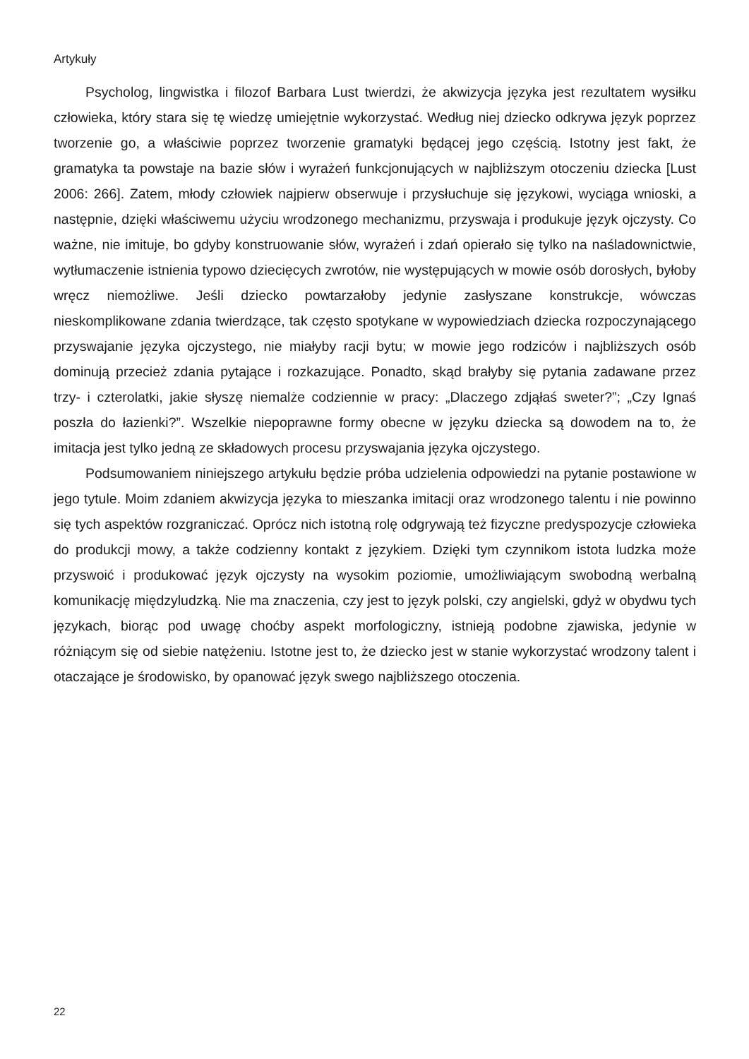Artykuły
Psycholog, lingwistka i filozof Barbara Lust twierdzi, że akwizycja języka jest rezultatem wysiłku człowieka, który stara się tę wiedzę umiejętnie wykorzystać. Według niej dziecko odkrywa język poprzez tworzenie go, a właściwie poprzez tworzenie gramatyki będącej jego częścią. Istotny jest fakt, że gramatyka ta powstaje na bazie słów i wyrażeń funkcjonujących w najbliższym otoczeniu dziecka [Lust 2006: 266]. Zatem, młody człowiek najpierw obserwuje i przysłuchuje się językowi, wyciąga wnioski, a następnie, dzięki właściwemu użyciu wrodzonego mechanizmu, przyswaja i produkuje język ojczysty. Co ważne, nie imituje, bo gdyby konstruowanie słów, wyrażeń i zdań opierało się tylko na naśladownictwie, wytłumaczenie istnienia typowo dziecięcych zwrotów, nie występujących w mowie osób dorosłych, byłoby wręcz niemożliwe. Jeśli dziecko powtarzałoby jedynie zasłyszane konstrukcje, wówczas nieskomplikowane zdania twierdzące, tak często spotykane w wypowiedziach dziecka rozpoczynającego przyswajanie języka ojczystego, nie miałyby racji bytu; w mowie jego rodziców i najbliższych osób dominują przecież zdania pytające i rozkazujące. Ponadto, skąd brałyby się pytania zadawane przez trzy- i czterolatki, jakie słyszę niemalże codziennie w pracy: „Dlaczego zdjąłaś sweter?”; „Czy Ignaś poszła do łazienki?”. Wszelkie niepoprawne formy obecne w języku dziecka są dowodem na to, że imitacja jest tylko jedną ze składowych procesu przyswajania języka ojczystego.
Podsumowaniem niniejszego artykułu będzie próba udzielenia odpowiedzi na pytanie postawione w jego tytule. Moim zdaniem akwizycja języka to mieszanka imitacji oraz wrodzonego talentu i nie powinno się tych aspektów rozgraniczać. Oprócz nich istotną rolę odgrywają też fizyczne predyspozycje człowieka do produkcji mowy, a także codzienny kontakt z językiem. Dzięki tym czynnikom istota ludzka może przyswoić i produkować język ojczysty na wysokim poziomie, umożliwiającym swobodną werbalną komunikację międzyludzką. Nie ma znaczenia, czy jest to język polski, czy angielski, gdyż w obydwu tych językach, biorąc pod uwagę choćby aspekt morfologiczny, istnieją podobne zjawiska, jedynie w różniącym się od siebie natężeniu. Istotne jest to, że dziecko jest w stanie wykorzystać wrodzony talent i otaczające je środowisko, by opanować język swego najbliższego otoczenia.
22